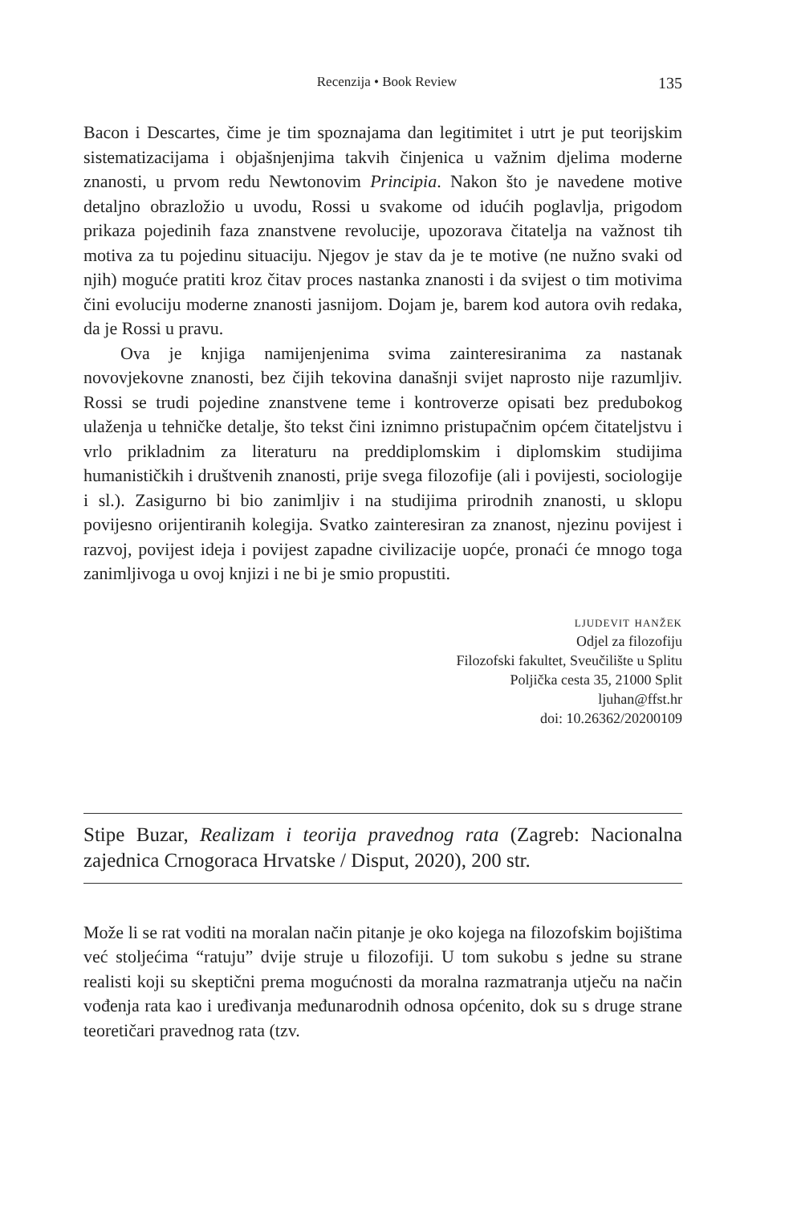Recenzija • Book Review 135
Bacon i Descartes, čime je tim spoznajama dan legitimitet i utrt je put teorijskim sistematizacijama i objašnjenjima takvih činjenica u važnim djelima moderne znanosti, u prvom redu Newtonovim Principia. Nakon što je navedene motive detaljno obrazložio u uvodu, Rossi u svakome od idućih poglavlja, prigodom prikaza pojedinih faza znanstvene revolucije, upozorava čitatelja na važnost tih motiva za tu pojedinu situaciju. Njegov je stav da je te motive (ne nužno svaki od njih) moguće pratiti kroz čitav proces nastanka znanosti i da svijest o tim motivima čini evoluciju moderne znanosti jasnijom. Dojam je, barem kod autora ovih redaka, da je Rossi u pravu.
Ova je knjiga namijenjenima svima zainteresiranima za nastanak novovjekovne znanosti, bez čijih tekovina današnji svijet naprosto nije razumljiv. Rossi se trudi pojedine znanstvene teme i kontroverze opisati bez predubokog ulaženja u tehničke detalje, što tekst čini iznimno pristupačnim općem čitateljstvu i vrlo prikladnim za literaturu na preddiplomskim i diplomskim studijima humanističkih i društvenih znanosti, prije svega filozofije (ali i povijesti, sociologije i sl.). Zasigurno bi bio zanimljiv i na studijima prirodnih znanosti, u sklopu povijesno orijentiranih kolegija. Svatko zainteresiran za znanost, njezinu povijest i razvoj, povijest ideja i povijest zapadne civilizacije uopće, pronaći će mnogo toga zanimljivoga u ovoj knjizi i ne bi je smio propustiti.
ljudevit hanžek
Odjel za filozofiju
Filozofski fakultet, Sveučilište u Splitu
Poljička cesta 35, 21000 Split
ljuhan@ffst.hr
doi: 10.26362/20200109
Stipe Buzar, Realizam i teorija pravednog rata (Zagreb: Nacionalna zajednica Crnogoraca Hrvatske / Disput, 2020), 200 str.
Može li se rat voditi na moralan način pitanje je oko kojega na filozofskim bojištima već stoljećima “ratuju” dvije struje u filozofiji. U tom sukobu s jedne su strane realisti koji su skeptični prema mogućnosti da moralna razmatranja utječu na način vođenja rata kao i uređivanja međunarodnih odnosa općenito, dok su s druge strane teoretičari pravednog rata (tzv.